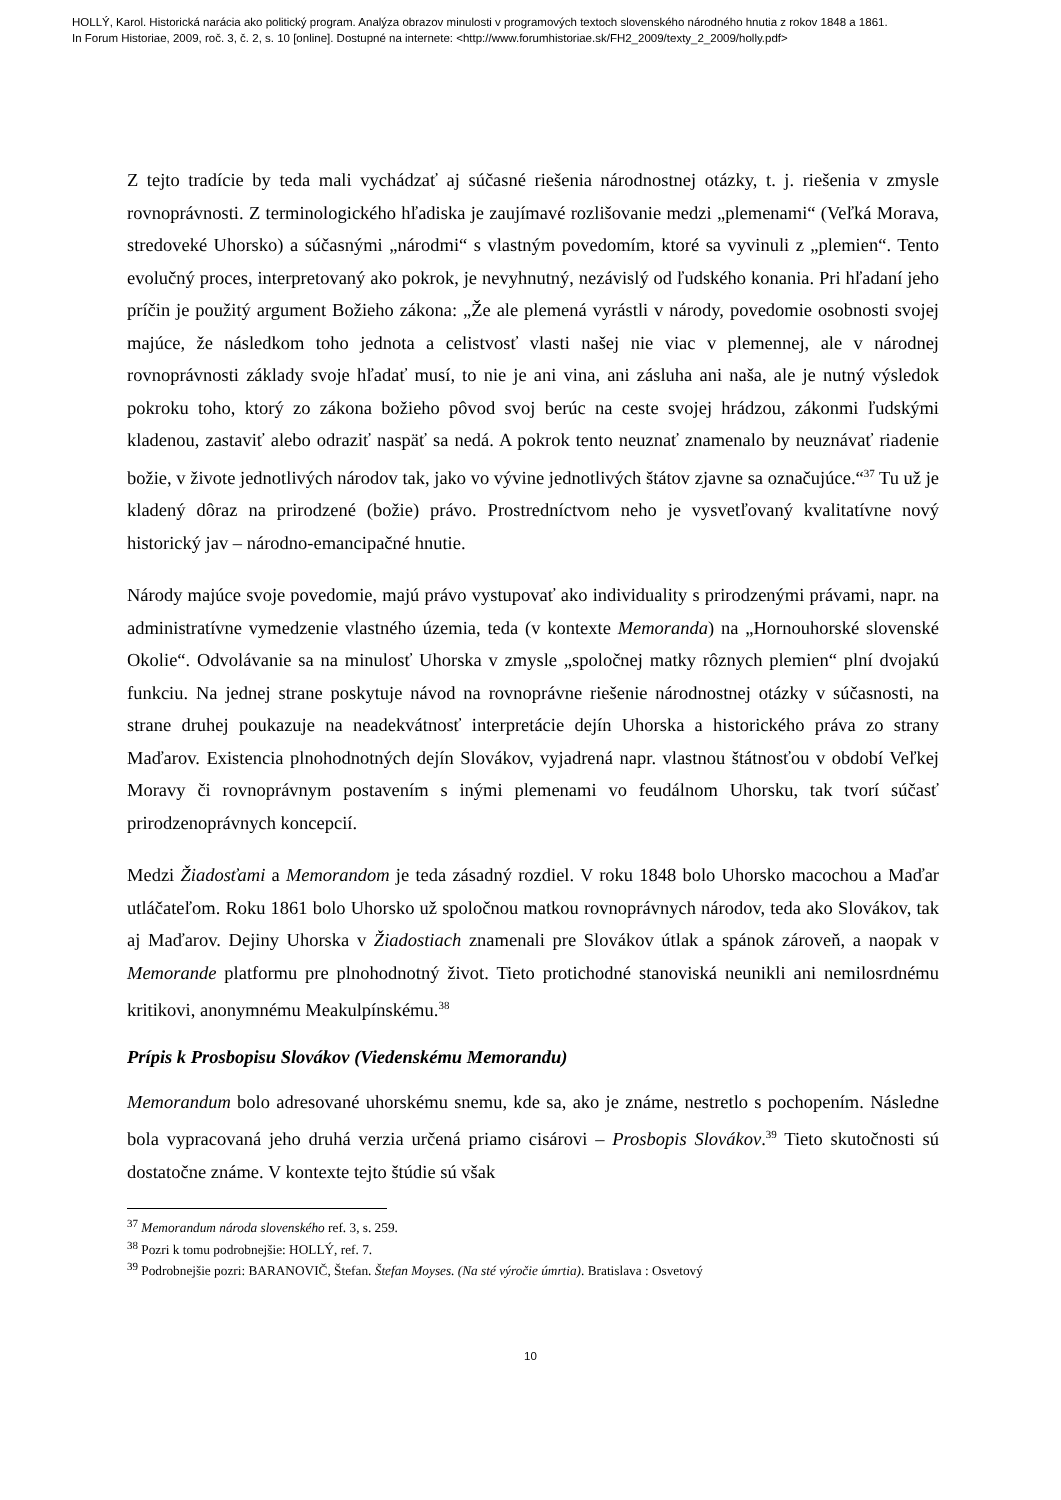HOLLÝ, Karol. Historická narácia ako politický program. Analýza obrazov minulosti v programových textoch slovenského národného hnutia z rokov 1848 a 1861.
In Forum Historiae, 2009, roč. 3, č. 2, s. 10 [online]. Dostupné na internete: <http://www.forumhistoriae.sk/FH2_2009/texty_2_2009/holly.pdf>
Z tejto tradície by teda mali vychádzať aj súčasné riešenia národnostnej otázky, t. j. riešenia v zmysle rovnoprávnosti. Z terminologického hľadiska je zaujímavé rozlišovanie medzi „plemenami“ (Veľká Morava, stredoveké Uhorsko) a súčasnými „národmi“ s vlastným povedomím, ktoré sa vyvinuli z „plemien“. Tento evolučný proces, interpretovaný ako pokrok, je nevyhnutný, nezávislý od ľudského konania. Pri hľadaní jeho príčin je použitý argument Božieho zákona: „Že ale plemená vyrástli v národy, povedomie osobnosti svojej majúce, že následkom toho jednota a celistvosť vlasti našej nie viac v plemennej, ale v národnej rovnoprávnosti základy svoje hľadať musí, to nie je ani vina, ani zásluha ani naša, ale je nutný výsledok pokroku toho, ktorý zo zákona božieho pôvod svoj berúc na ceste svojej hrádzou, zákonmi ľudskými kladenou, zastaviť alebo odraziť naspäť sa nedá. A pokrok tento neuznať znamenalo by neuznávať riadenie božie, v živote jednotlivých národov tak, jako vo vývine jednotlivých štátov zjavne sa označujúce.“<sup>37</sup> Tu už je kladený dôraz na prirodzené (božie) právo. Prostredníctvom neho je vysvetľovaný kvalitatívne nový historický jav – národno-emancipačné hnutie.
Národy majúce svoje povedomie, majú právo vystupovať ako individuality s prirodzenými právami, napr. na administratívne vymedzenie vlastného územia, teda (v kontexte Memoranda) na „Hornouhorské slovenské Okolie“. Odvolávanie sa na minulosť Uhorska v zmysle „spoločnej matky rôznych plemien“ plní dvojakú funkciu. Na jednej strane poskytuje návod na rovnoprávne riešenie národnostnej otázky v súčasnosti, na strane druhej poukazuje na neadekvátnosť interpretácie dejín Uhorska a historického práva zo strany Maďarov. Existencia plnohodnotných dejín Slovákov, vyjadrená napr. vlastnou štátnosťou v období Veľkej Moravy či rovnoprávnym postavením s inými plemenami vo feudálnom Uhorsku, tak tvorí súčasť prirodzenoprávnych koncepcií.
Medzi Žiadosťami a Memorandom je teda zásadný rozdiel. V roku 1848 bolo Uhorsko macochou a Maďar utláčateľom. Roku 1861 bolo Uhorsko už spoločnou matkou rovnoprávnych národov, teda ako Slovákov, tak aj Maďarov. Dejiny Uhorska v Žiadostiach znamenali pre Slovákov útlak a spánok zároveň, a naopak v Memorande platformu pre plnohodnotný život. Tieto protichodné stanoviská neunikli ani nemilosrdnému kritikovi, anonymnému Meakulpínskému.<sup>38</sup>
Prípis k Prosbopisu Slovákov (Viedenskému Memorandu)
Memorandum bolo adresované uhorskému snemu, kde sa, ako je známe, nestretlo s pochopením. Následne bola vypracovaná jeho druhá verzia určená priamo cisárovi – Prosbopis Slovákov.<sup>39</sup> Tieto skutočnosti sú dostatočne známe. V kontexte tejto štúdie sú však
<sup>37</sup> Memorandum národa slovenského ref. 3, s. 259.
<sup>38</sup> Pozri k tomu podrobnejšie: HOLLÝ, ref. 7.
<sup>39</sup> Podrobnejšie pozri: BARANOVIČ, Štefan. Štefan Moyses. (Na sté výročie úmrtia). Bratislava : Osvetový
10